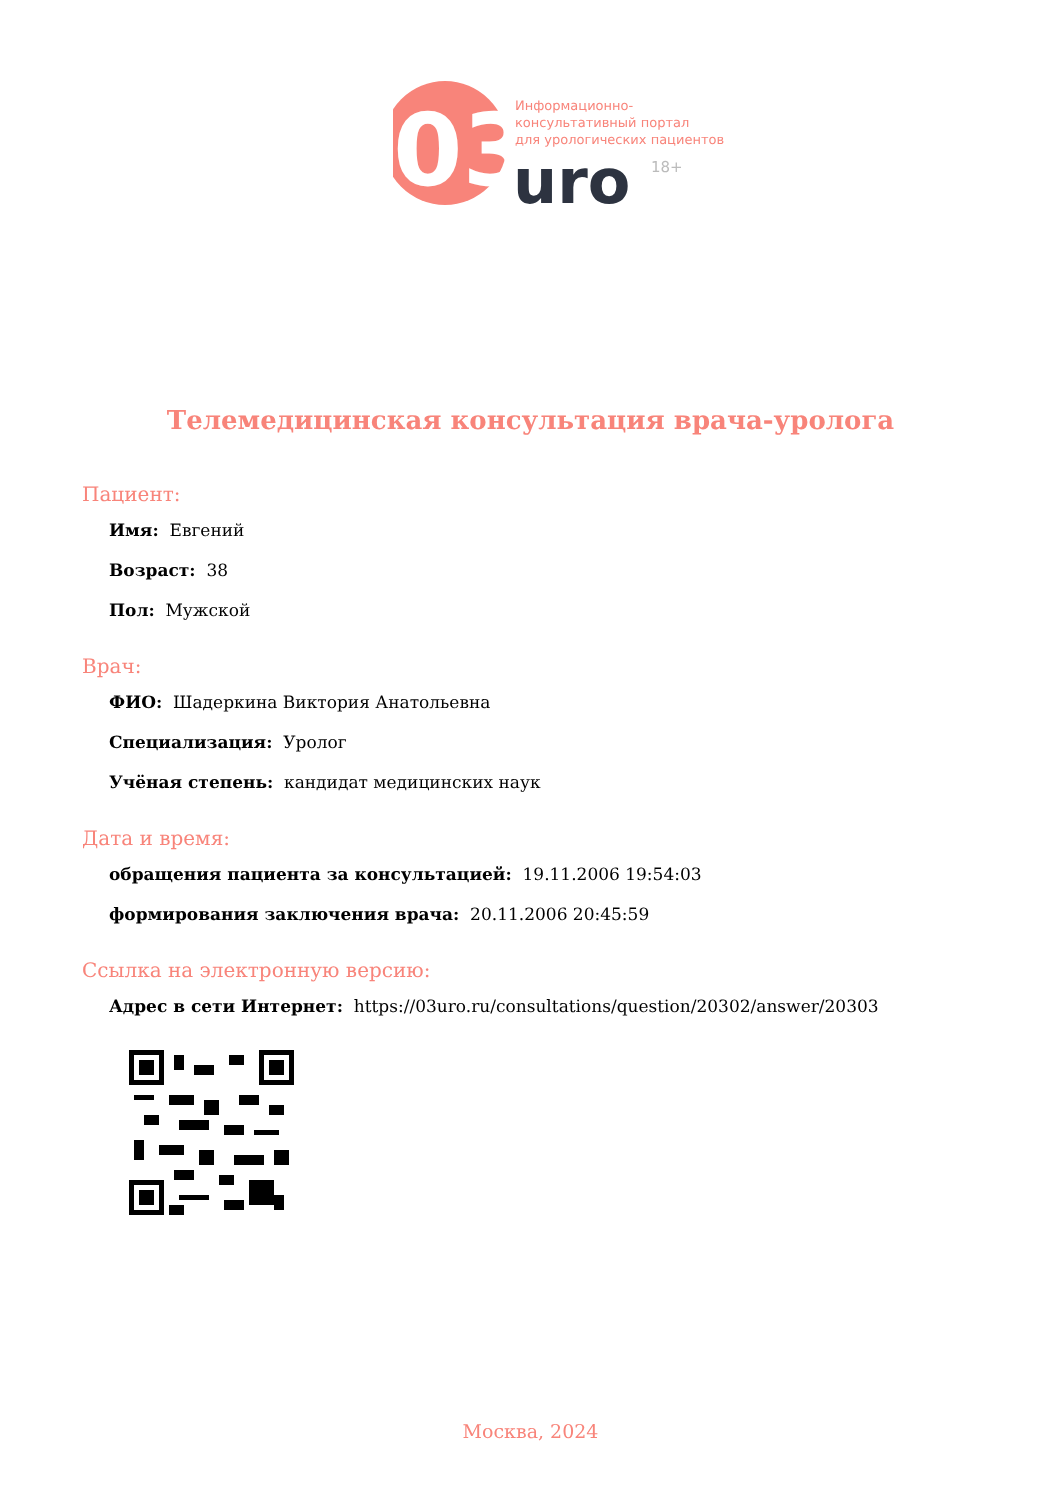03
Информационно-
консультативный портал
для урологических пациентов
uro
18+
Телемедицинская консультация врача-уролога
Пациент:
Имя: Евгений
Возраст: 38
Пол: Мужской
Врач:
ФИО: Шадеркина Виктория Анатольевна
Специализация: Уролог
Учёная степень: кандидат медицинских наук
Дата и время:
обращения пациента за консультацией: 19.11.2006 19:54:03
формирования заключения врача: 20.11.2006 20:45:59
Ссылка на электронную версию:
Адрес в сети Интернет: https://03uro.ru/consultations/question/20302/answer/20303
Москва, 2024